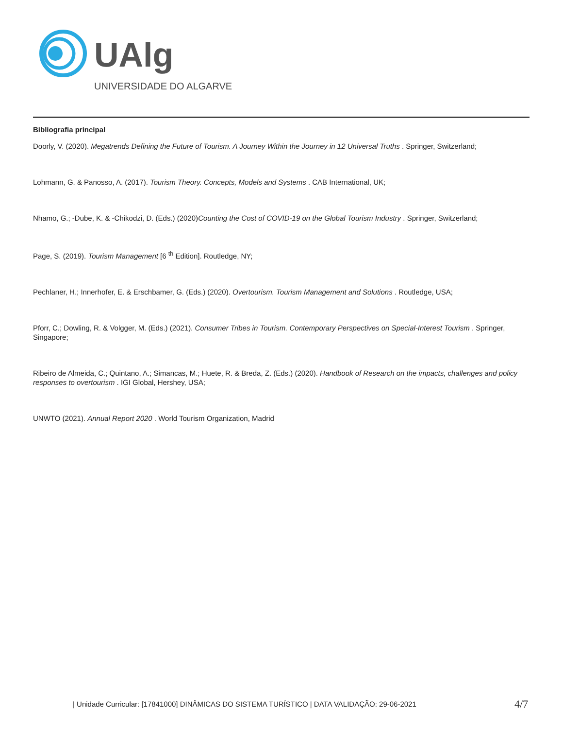UAlg
UNIVERSIDADE DO ALGARVE
Bibliografia principal
Doorly, V. (2020). Megatrends Defining the Future of Tourism. A Journey Within the Journey in 12 Universal Truths . Springer, Switzerland;
Lohmann, G. & Panosso, A. (2017). Tourism Theory. Concepts, Models and Systems . CAB International, UK;
Nhamo, G.; -Dube, K. & -Chikodzi, D. (Eds.) (2020)Counting the Cost of COVID-19 on the Global Tourism Industry . Springer, Switzerland;
Page, S. (2019). Tourism Management [6 <sup>th</sup> Edition]. Routledge, NY;
Pechlaner, H.; Innerhofer, E. & Erschbamer, G. (Eds.) (2020). Overtourism. Tourism Management and Solutions . Routledge, USA;
Pforr, C.; Dowling, R. & Volgger, M. (Eds.) (2021). Consumer Tribes in Tourism. Contemporary Perspectives on Special-Interest Tourism . Springer, Singapore;
Ribeiro de Almeida, C.; Quintano, A.; Simancas, M.; Huete, R. & Breda, Z. (Eds.) (2020). Handbook of Research on the impacts, challenges and policy responses to overtourism . IGI Global, Hershey, USA;
UNWTO (2021). Annual Report 2020 . World Tourism Organization, Madrid
| Unidade Curricular: [17841000] DINÂMICAS DO SISTEMA TURÍSTICO | DATA VALIDAÇÃO: 29-06-2021
4/7